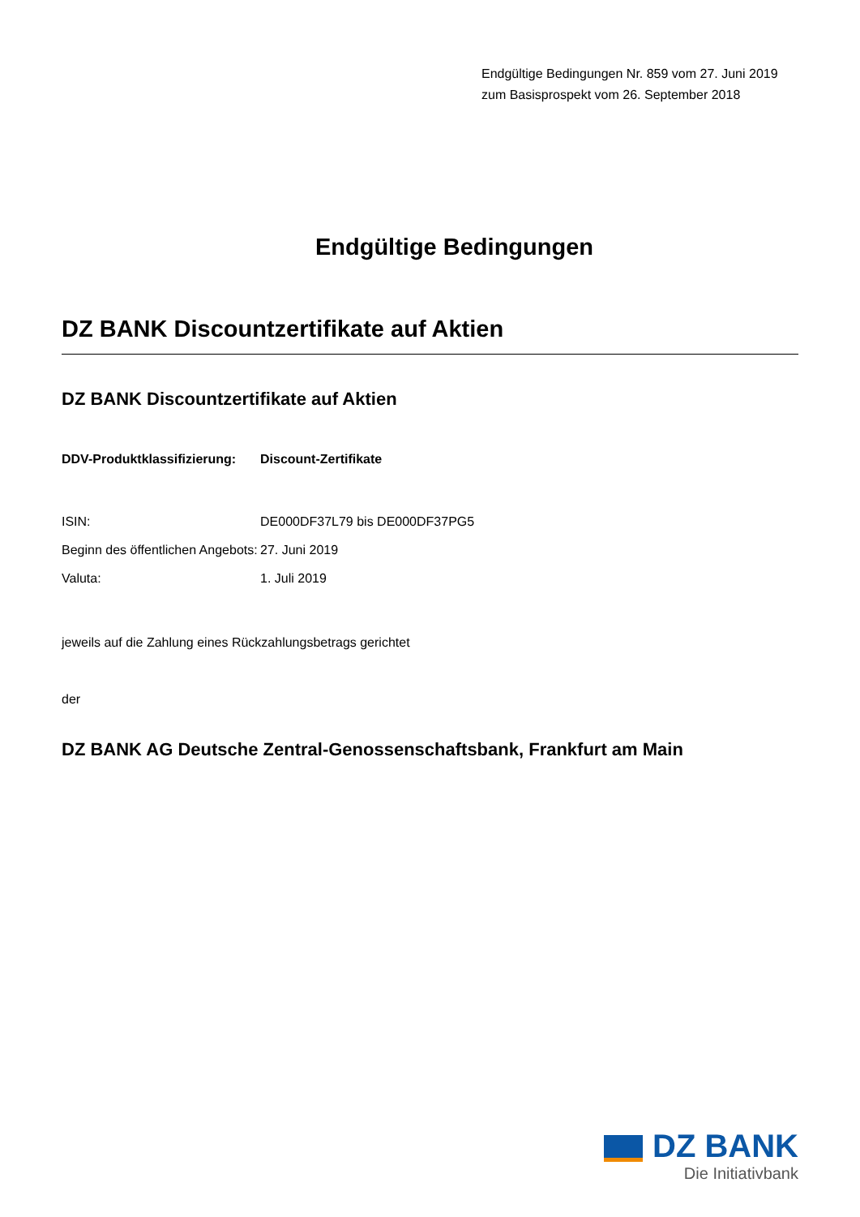Endgültige Bedingungen Nr. 859 vom 27. Juni 2019
zum Basisprospekt vom 26. September 2018
Endgültige Bedingungen
DZ BANK Discountzertifikate auf Aktien
DZ BANK Discountzertifikate auf Aktien
| DDV-Produktklassifizierung: | Discount-Zertifikate |
| ISIN: | DE000DF37L79 bis DE000DF37PG5 |
| Beginn des öffentlichen Angebots: | 27. Juni 2019 |
| Valuta: | 1. Juli 2019 |
jeweils auf die Zahlung eines Rückzahlungsbetrags gerichtet
der
DZ BANK AG Deutsche Zentral-Genossenschaftsbank, Frankfurt am Main
DZ BANK
Die Initiativbank